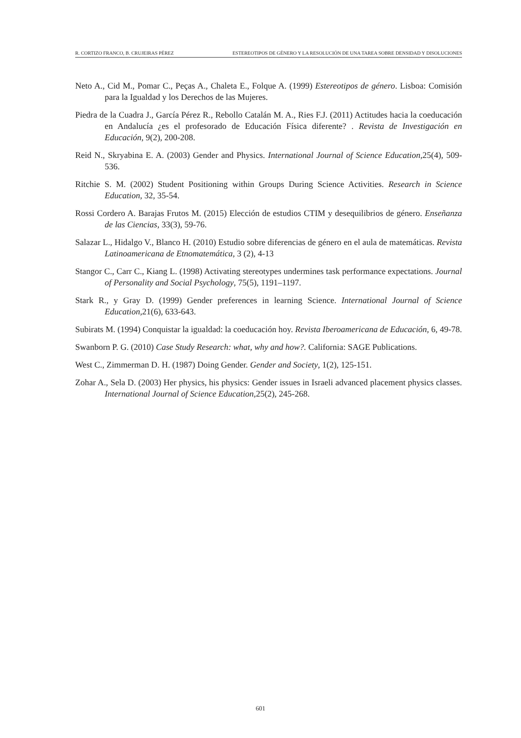R. CORTIZO FRANCO, B. CRUJEIRAS PÉREZ ESTEREOTIPOS DE GÉNERO Y LA RESOLUCIÓN DE UNA TAREA SOBRE DENSIDAD Y DISOLUCIONES
Neto A., Cid M., Pomar C., Peças A., Chaleta E., Folque A. (1999) Estereotipos de género. Lisboa: Comisión para la Igualdad y los Derechos de las Mujeres.
Piedra de la Cuadra J., García Pérez R., Rebollo Catalán M. A., Ries F.J. (2011) Actitudes hacia la coeducación en Andalucía ¿es el profesorado de Educación Física diferente? . Revista de Investigación en Educación, 9(2), 200-208.
Reid N., Skryabina E. A. (2003) Gender and Physics. International Journal of Science Education, 25(4), 509-536.
Ritchie S. M. (2002) Student Positioning within Groups During Science Activities. Research in Science Education, 32, 35-54.
Rossi Cordero A. Barajas Frutos M. (2015) Elección de estudios CTIM y desequilibrios de género. Enseñanza de las Ciencias, 33(3), 59-76.
Salazar L., Hidalgo V., Blanco H. (2010) Estudio sobre diferencias de género en el aula de matemáticas. Revista Latinoamericana de Etnomatemática, 3 (2), 4-13
Stangor C., Carr C., Kiang L. (1998) Activating stereotypes undermines task performance expectations. Journal of Personality and Social Psychology, 75(5), 1191–1197.
Stark R., y Gray D. (1999) Gender preferences in learning Science. International Journal of Science Education, 21(6), 633-643.
Subirats M. (1994) Conquistar la igualdad: la coeducación hoy. Revista Iberoamericana de Educación, 6, 49-78.
Swanborn P. G. (2010) Case Study Research: what, why and how?. California: SAGE Publications.
West C., Zimmerman D. H. (1987) Doing Gender. Gender and Society, 1(2), 125-151.
Zohar A., Sela D. (2003) Her physics, his physics: Gender issues in Israeli advanced placement physics classes. International Journal of Science Education, 25(2), 245-268.
601